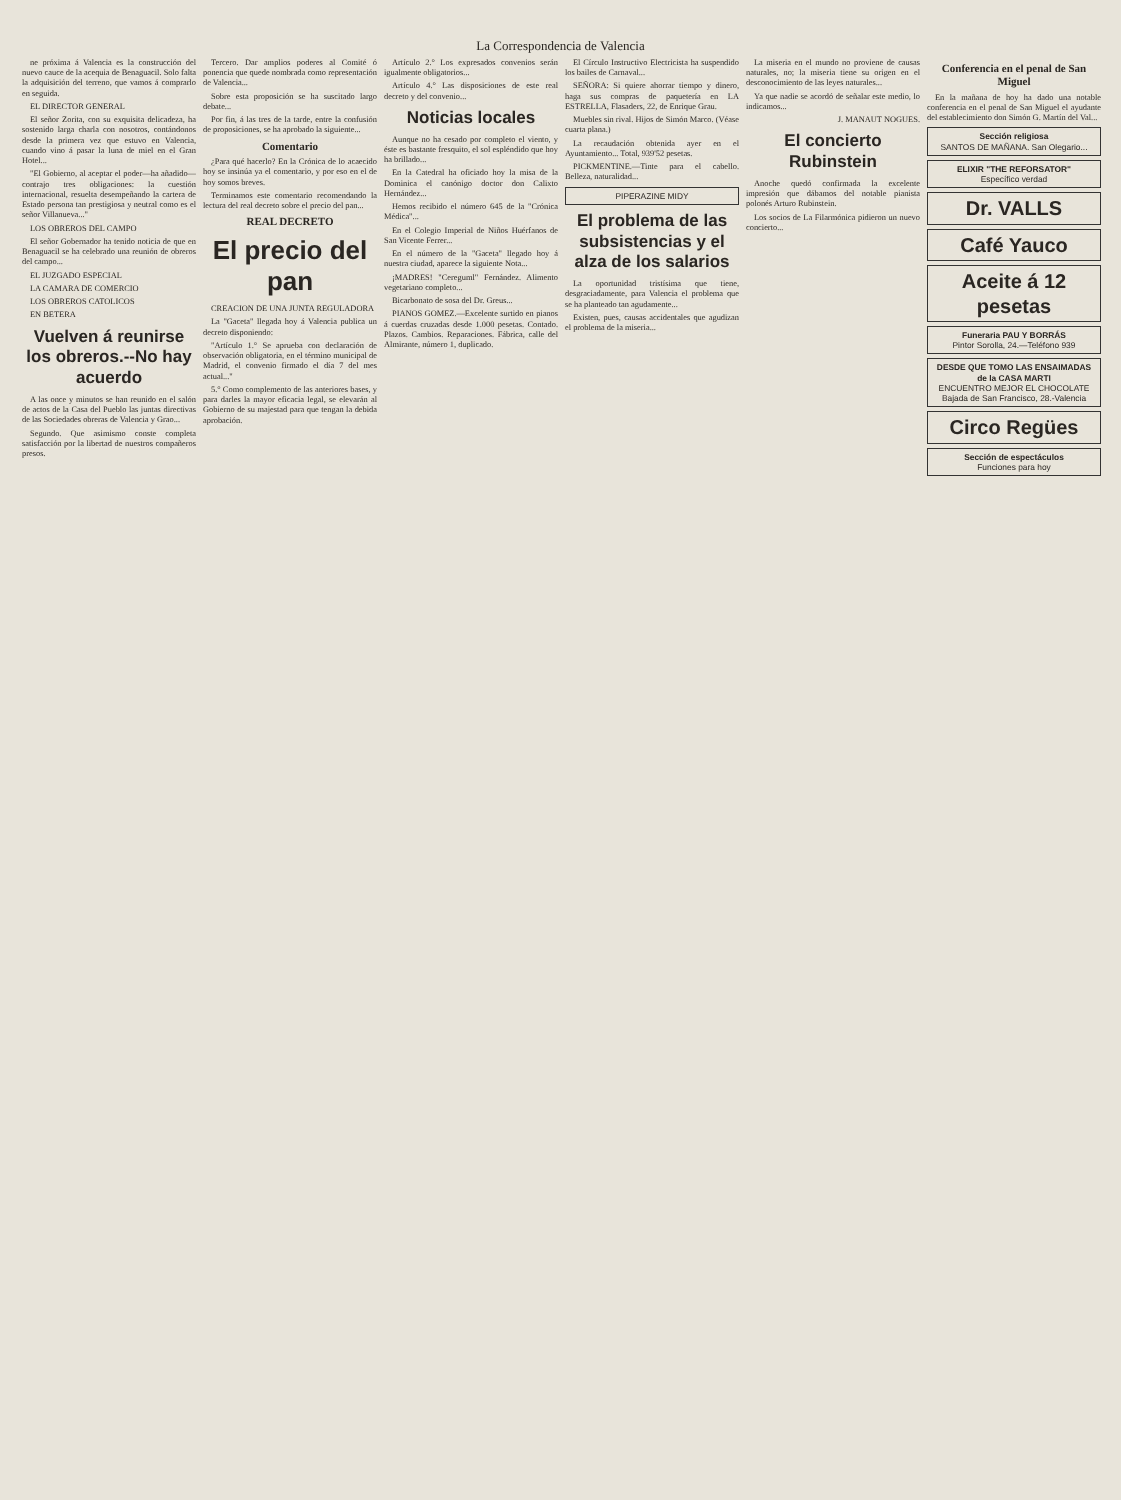La Correspondencia de Valencia
ne próxima á Valencia es la construcción del nuevo cauce de la acequia de Benaguacil. Solo falta la adquisición del terreno, que vamos á comprarlo en seguida.
EL DIRECTOR GENERAL
El señor Zorita, con su exquisita delicadeza, ha sostenido larga charla con nosotros, contándonos desde la primera vez que estuvo en Valencia, cuando vino á pasar la luna de miel en el Gran Hotel...
"El Gobierno, al aceptar el poder—ha añadido—contrajo tres obligaciones: la cuestión internacional, resuelta desempeñando la cartera de Estado persona tan prestigiosa y neutral como es el señor Villanueva..."
LOS OBREROS DEL CAMPO
El señor Gobernador ha tenido noticia de que en Benaguacil se ha celebrado una reunión de obreros del campo...
EL JUZGADO ESPECIAL
LA CAMARA DE COMERCIO
LOS OBREROS CATOLICOS
EN BETERA
Vuelven á reunirse los obreros.--No hay acuerdo
A las once y minutos se han reunido en el salón de actos de la Casa del Pueblo las juntas directivas de las Sociedades obreras de Valencia y Grao...
Segundo. Que asimismo conste completa satisfacción por la libertad de nuestros compañeros presos.
Tercero. Dar amplios poderes al Comité ó ponencia que quede nombrada como representación de Valencia...
Sobre esta proposición se ha suscitado largo debate...
Por fin, á las tres de la tarde, entre la confusión de proposiciones, se ha aprobado la siguiente...
Comentario
¿Para qué hacerlo? En la Crónica de lo acaecido hoy se insinúa ya el comentario, y por eso en el de hoy somos breves.
Terminamos este comentario recomendando la lectura del real decreto sobre el precio del pan...
REAL DECRETO
El precio del pan
CREACION DE UNA JUNTA REGULADORA
La "Gaceta" llegada hoy á Valencia publica un decreto disponiendo:
"Artículo 1.° Se aprueba con declaración de observación obligatoria, en el término municipal de Madrid, el convenio firmado el día 7 del mes actual..."
5.° Como complemento de las anteriores bases, y para darles la mayor eficacia legal, se elevarán al Gobierno de su majestad para que tengan la debida aprobación.
Artículo 2.° Los expresados convenios serán igualmente obligatorios...
Artículo 4.° Las disposiciones de este real decreto y del convenio...
Noticias locales
Aunque no ha cesado por completo el viento, y éste es bastante fresquito, el sol espléndido que hoy ha brillado...
En la Catedral ha oficiado hoy la misa de la Dominica el canónigo doctor don Calixto Hernández...
Hemos recibido el número 645 de la "Crónica Médica"...
En el Colegio Imperial de Niños Huérfanos de San Vicente Ferrer...
En el número de la "Gaceta" llegado hoy á nuestra ciudad, aparece la siguiente Nota...
¡MADRES! "Cereguml" Fernández. Alimento vegetariano completo...
Bicarbonato de sosa del Dr. Greus...
PIANOS GOMEZ.—Excelente surtido en pianos á cuerdas cruzadas desde 1.000 pesetas. Contado. Plazos. Cambios. Reparaciones. Fábrica, calle del Almirante, número 1, duplicado.
El Círculo Instructivo Electricista ha suspendido los bailes de Carnaval...
SEÑORA: Si quiere ahorrar tiempo y dinero, haga sus compras de paquetería en LA ESTRELLA, Flasaders, 22, de Enrique Grau.
Muebles sin rival. Hijos de Simón Marco. (Véase cuarta plana.)
La recaudación obtenida ayer en el Ayuntamiento... Total, 939'52 pesetas.
PICKMENTINE.—Tinte para el cabello. Belleza, naturalidad...
PIPERAZINE MIDY
El problema de las subsistencias y el alza de los salarios
La oportunidad tristísima que tiene, desgraciadamente, para Valencia el problema que se ha planteado tan agudamente...
Existen, pues, causas accidentales que agudizan el problema de la miseria...
La miseria en el mundo no proviene de causas naturales, no; la miseria tiene su origen en el desconocimiento de las leyes naturales...
Ya que nadie se acordó de señalar este medio, lo indicamos...
J. MANAUT NOGUES.
El concierto Rubinstein
Anoche quedó confirmada la excelente impresión que dábamos del notable pianista polonés Arturo Rubinstein.
Los socios de La Filarmónica pidieron un nuevo concierto...
Conferencia en el penal de San Miguel
En la mañana de hoy ha dado una notable conferencia en el penal de San Miguel el ayudante del establecimiento don Simón G. Martín del Val...
Sección religiosa
SANTOS DE MAÑANA. San Olegario...
ELIXIR "THE REFORSATOR"
Específico verdad
Dr. VALLS
Café Yauco
Aceite á 12 pesetas
Funeraria PAU Y BORRÁS
Pintor Sorolla, 24.—Teléfono 939
DESDE QUE TOMO LAS ENSAIMADAS de la CASA MARTI
ENCUENTRO MEJOR EL CHOCOLATE
Bajada de San Francisco, 28.-Valencia
Circo Regües
Sección de espectáculos
Funciones para hoy